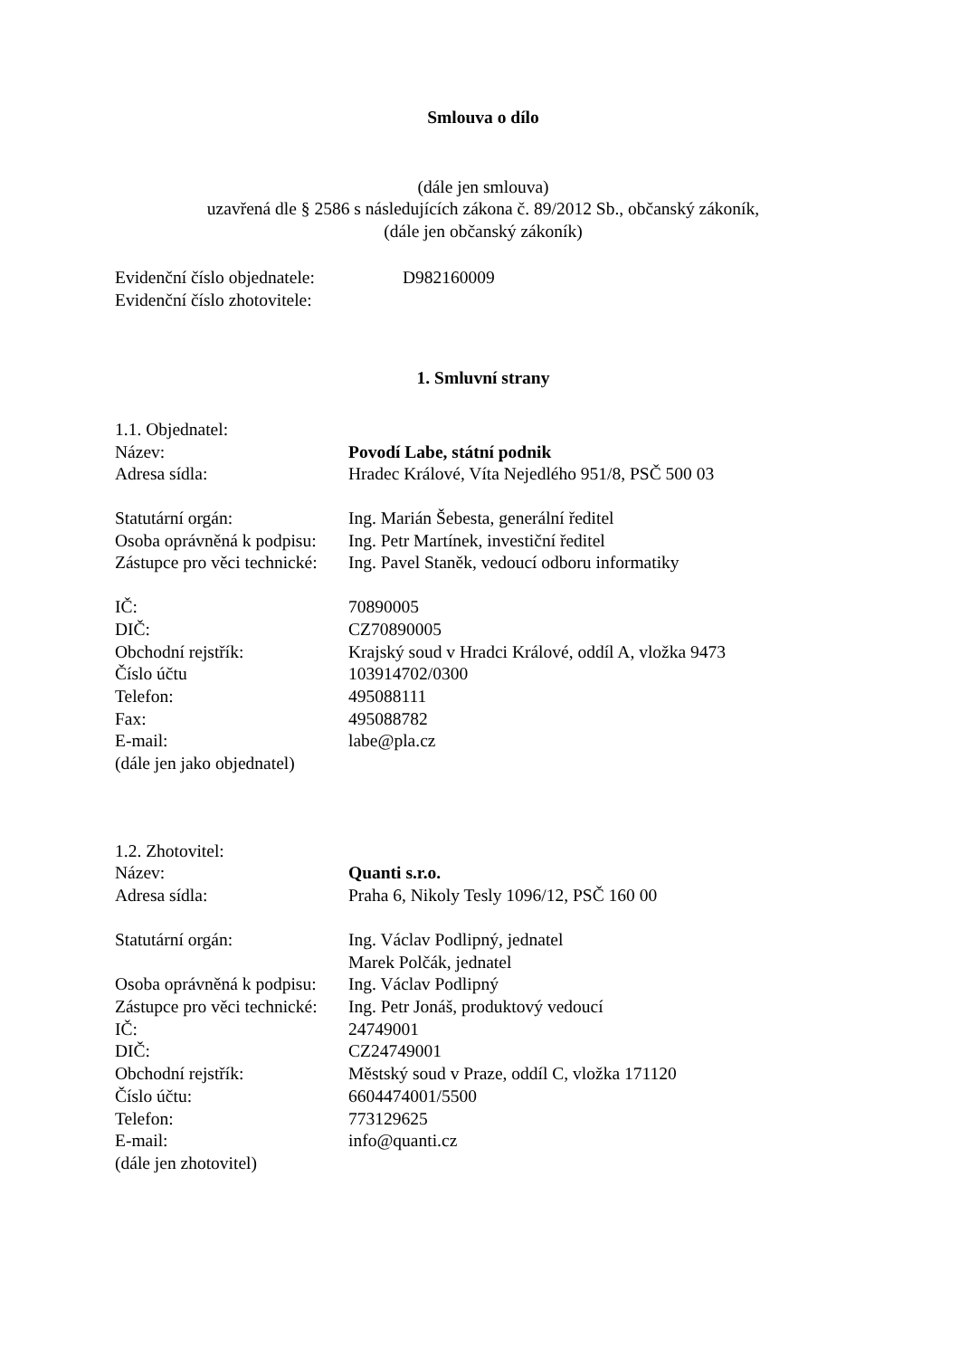Smlouva o dílo
(dále jen smlouva)
uzavřená dle § 2586 s následujících zákona č. 89/2012 Sb., občanský zákoník,
(dále jen občanský zákoník)
| Evidenční číslo objednatele: | D982160009 |
| Evidenční číslo zhotovitele: | |
1. Smluvní strany
| 1.1. Objednatel: | |
| Název: | Povodí Labe, státní podnik |
| Adresa sídla: | Hradec Králové, Víta Nejedlého 951/8, PSČ 500 03 |
| Statutární orgán: | Ing. Marián Šebesta, generální ředitel |
| Osoba oprávněná k podpisu: | Ing. Petr Martínek, investiční ředitel |
| Zástupce pro věci technické: | Ing. Pavel Staněk, vedoucí odboru informatiky |
| IČ: | 70890005 |
| DIČ: | CZ70890005 |
| Obchodní rejstřík: | Krajský soud v Hradci Králové, oddíl A, vložka 9473 |
| Číslo účtu | 103914702/0300 |
| Telefon: | 495088111 |
| Fax: | 495088782 |
| E-mail: | labe@pla.cz |
| (dále jen jako objednatel) | |
| 1.2. Zhotovitel: | |
| Název: | Quanti s.r.o. |
| Adresa sídla: | Praha 6, Nikoly Tesly 1096/12, PSČ 160 00 |
| Statutární orgán: | Ing. Václav Podlipný, jednatel Marek Polčák, jednatel |
| Osoba oprávněná k podpisu: | Ing. Václav Podlipný |
| Zástupce pro věci technické: | Ing. Petr Jonáš, produktový vedoucí |
| IČ: | 24749001 |
| DIČ: | CZ24749001 |
| Obchodní rejstřík: | Městský soud v Praze, oddíl C, vložka 171120 |
| Číslo účtu: | 6604474001/5500 |
| Telefon: | 773129625 |
| E-mail: | info@quanti.cz |
| (dále jen zhotovitel) | |